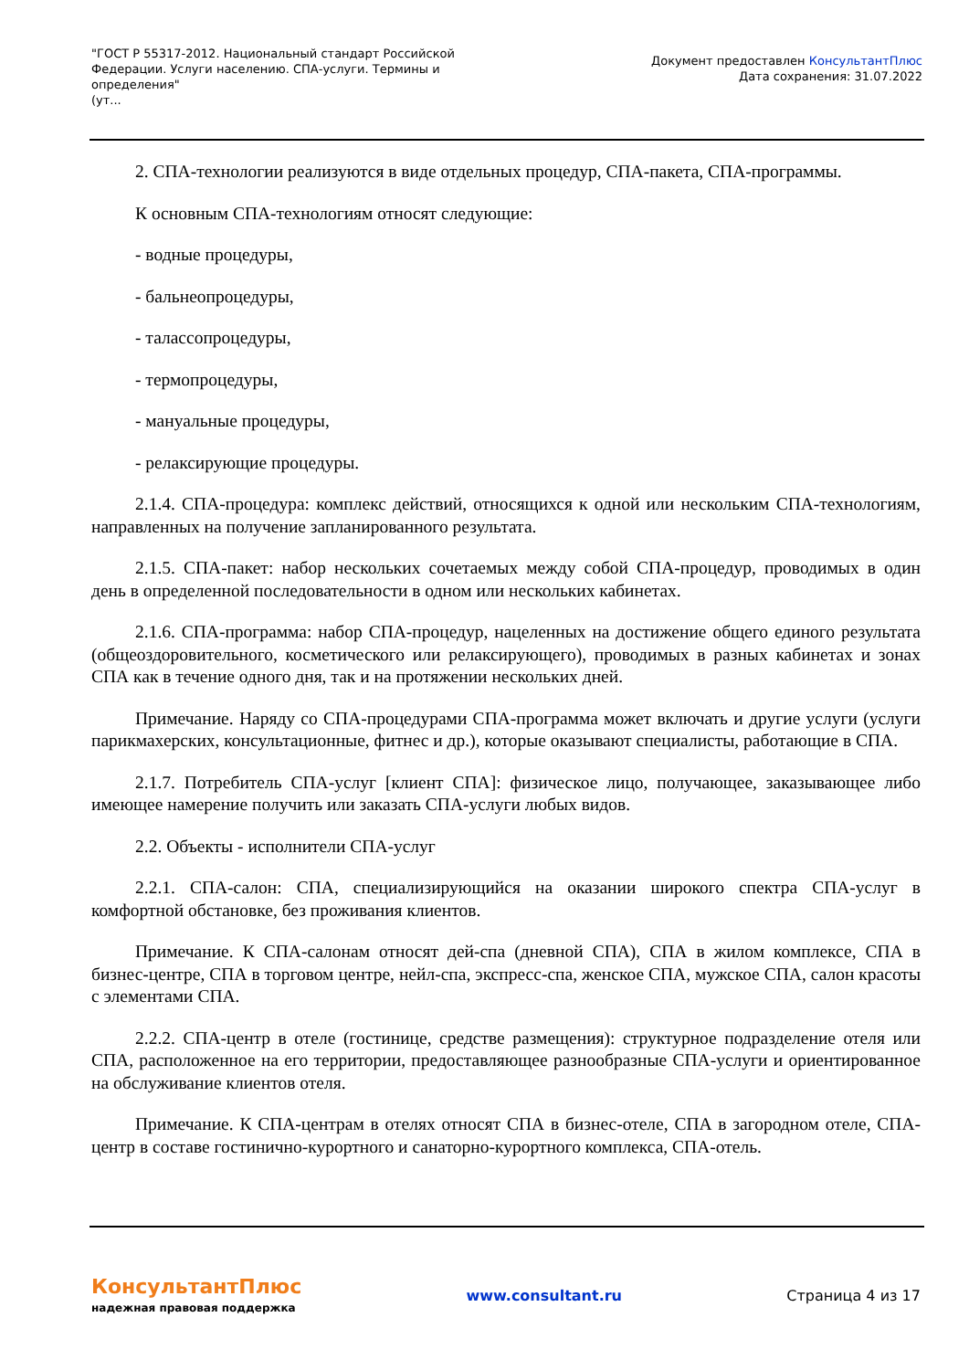"ГОСТ Р 55317-2012. Национальный стандарт Российской Федерации. Услуги населению. СПА-услуги. Термины и определения"
(ут...
Документ предоставлен КонсультантПлюс
Дата сохранения: 31.07.2022
2. СПА-технологии реализуются в виде отдельных процедур, СПА-пакета, СПА-программы.
К основным СПА-технологиям относят следующие:
- водные процедуры,
- бальнеопроцедуры,
- талассопроцедуры,
- термопроцедуры,
- мануальные процедуры,
- релаксирующие процедуры.
2.1.4. СПА-процедура: комплекс действий, относящихся к одной или нескольким СПА-технологиям, направленных на получение запланированного результата.
2.1.5. СПА-пакет: набор нескольких сочетаемых между собой СПА-процедур, проводимых в один день в определенной последовательности в одном или нескольких кабинетах.
2.1.6. СПА-программа: набор СПА-процедур, нацеленных на достижение общего единого результата (общеоздоровительного, косметического или релаксирующего), проводимых в разных кабинетах и зонах СПА как в течение одного дня, так и на протяжении нескольких дней.
Примечание. Наряду со СПА-процедурами СПА-программа может включать и другие услуги (услуги парикмахерских, консультационные, фитнес и др.), которые оказывают специалисты, работающие в СПА.
2.1.7. Потребитель СПА-услуг [клиент СПА]: физическое лицо, получающее, заказывающее либо имеющее намерение получить или заказать СПА-услуги любых видов.
2.2. Объекты - исполнители СПА-услуг
2.2.1. СПА-салон: СПА, специализирующийся на оказании широкого спектра СПА-услуг в комфортной обстановке, без проживания клиентов.
Примечание. К СПА-салонам относят дей-спа (дневной СПА), СПА в жилом комплексе, СПА в бизнес-центре, СПА в торговом центре, нейл-спа, экспресс-спа, женское СПА, мужское СПА, салон красоты с элементами СПА.
2.2.2. СПА-центр в отеле (гостинице, средстве размещения): структурное подразделение отеля или СПА, расположенное на его территории, предоставляющее разнообразные СПА-услуги и ориентированное на обслуживание клиентов отеля.
Примечание. К СПА-центрам в отелях относят СПА в бизнес-отеле, СПА в загородном отеле, СПА-центр в составе гостинично-курортного и санаторно-курортного комплекса, СПА-отель.
КонсультантПлюс
надежная правовая поддержка
www.consultant.ru Страница 4 из 17